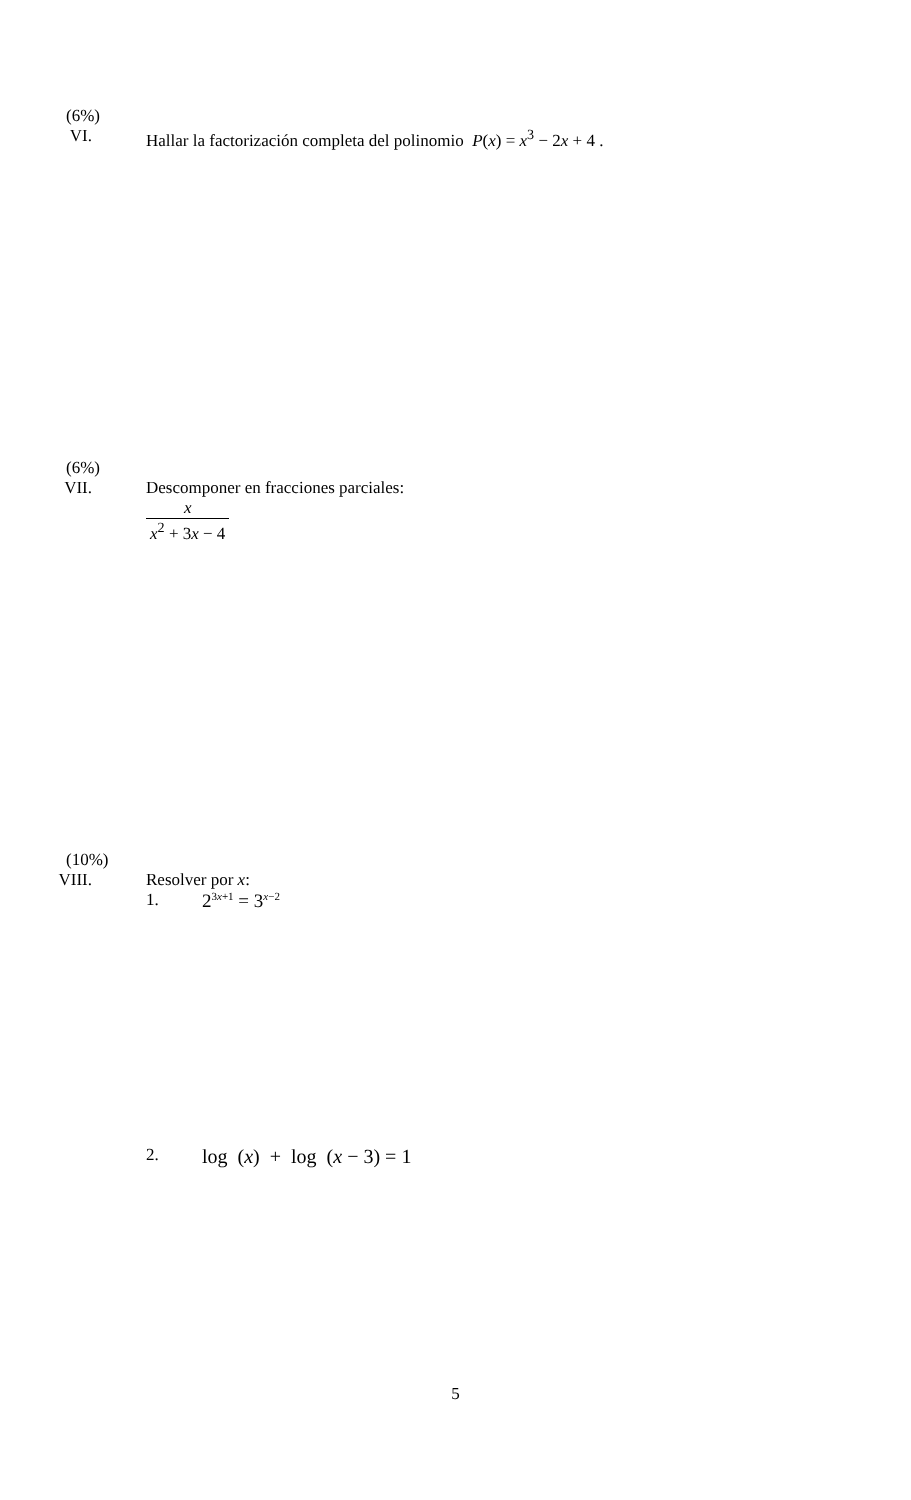(6%)
VI. Hallar la factorización completa del polinomio P(x) = x<sup>3</sup> − 2x + 4 .
(6%)
VII. Descomponer en fracciones parciales:
x x<sup>2</sup> + 3x − 4
(10%)
VIII. Resolver por x:
1. 2<sup>3x+1</sup> = 3<sup>x−2</sup>
2.
log (x) + log (x − 3) = 1
5